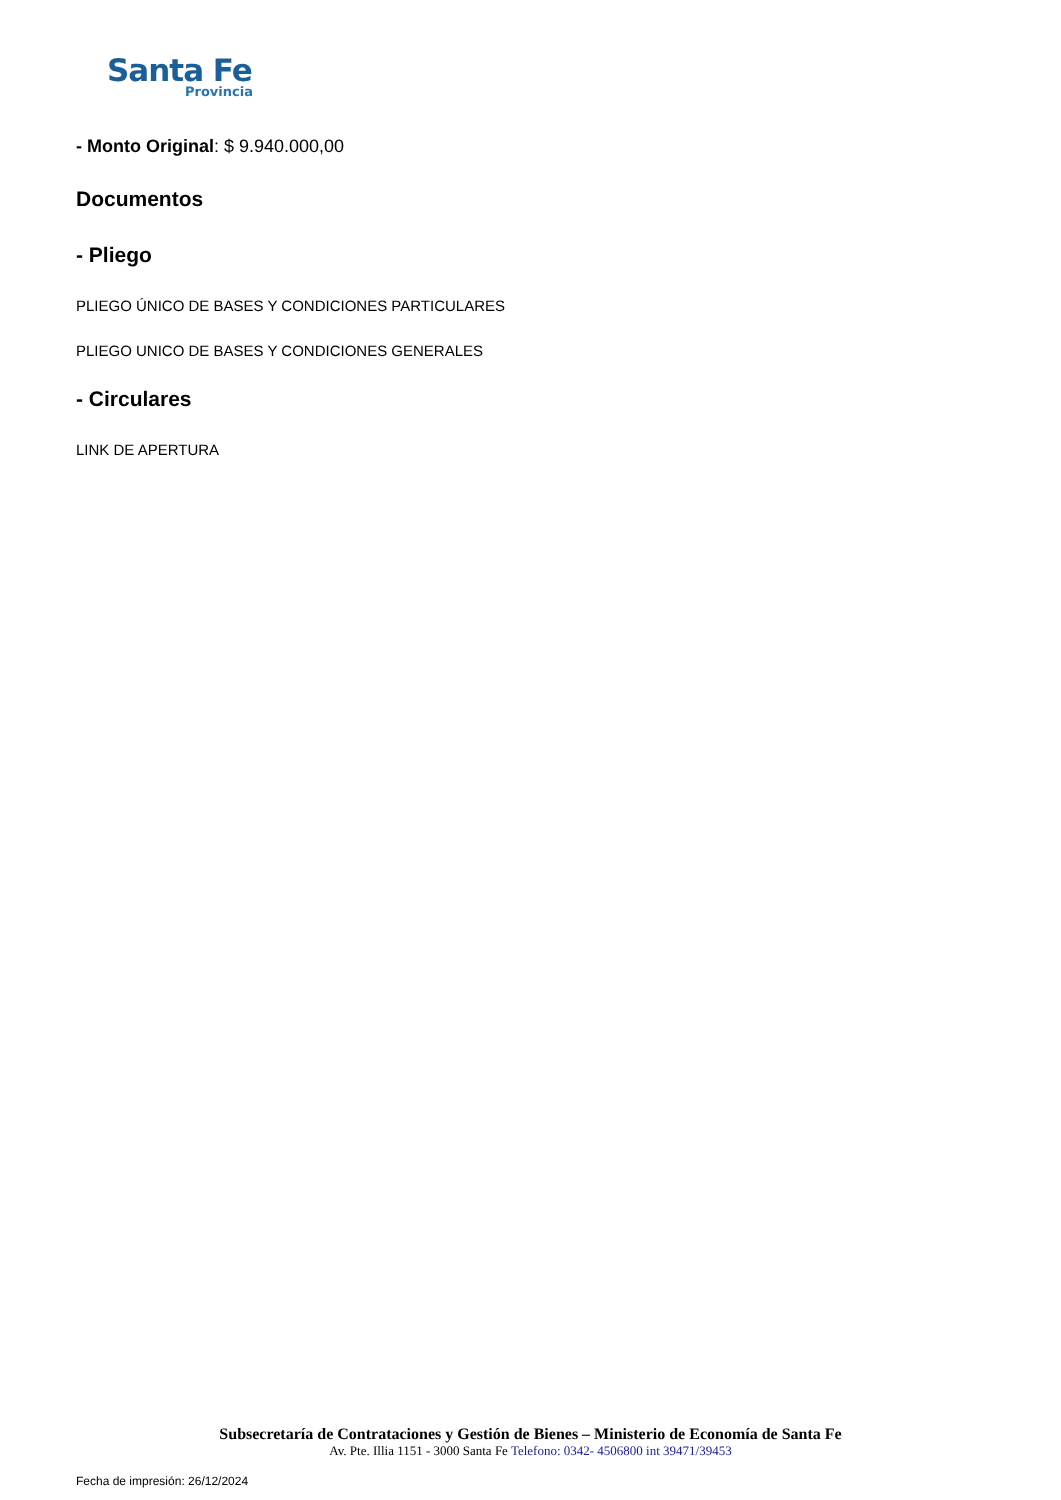Santa Fe
Provincia
- Monto Original: $ 9.940.000,00
Documentos
- Pliego
PLIEGO ÚNICO DE BASES Y CONDICIONES PARTICULARES
PLIEGO UNICO DE BASES Y CONDICIONES GENERALES
- Circulares
LINK DE APERTURA
Subsecretaría de Contrataciones y Gestión de Bienes – Ministerio de Economía de Santa Fe
Av. Pte. Illia 1151 - 3000 Santa Fe Telefono: 0342- 4506800 int 39471/39453
Fecha de impresión: 26/12/2024